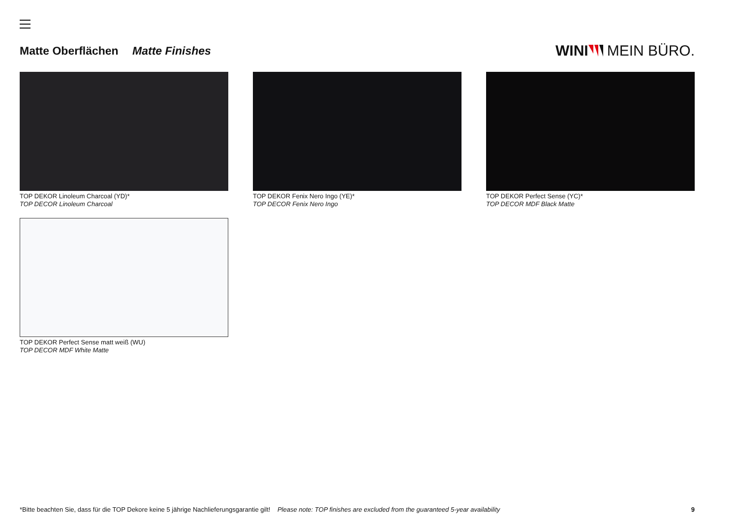Matte Oberflächen Matte Finishes
WINI MEIN BÜRO.
TOP DEKOR Linoleum Charcoal (YD)*
TOP DECOR Linoleum Charcoal
TOP DEKOR Fenix Nero Ingo (YE)*
TOP DECOR Fenix Nero Ingo
TOP DEKOR Perfect Sense (YC)*
TOP DECOR MDF Black Matte
TOP DEKOR Perfect Sense matt weiß (WU)
TOP DECOR MDF White Matte
*Bitte beachten Sie, dass für die TOP Dekore keine 5 jährige Nachlieferungsgarantie gilt! Please note: TOP finishes are excluded from the guaranteed 5-year availability 9